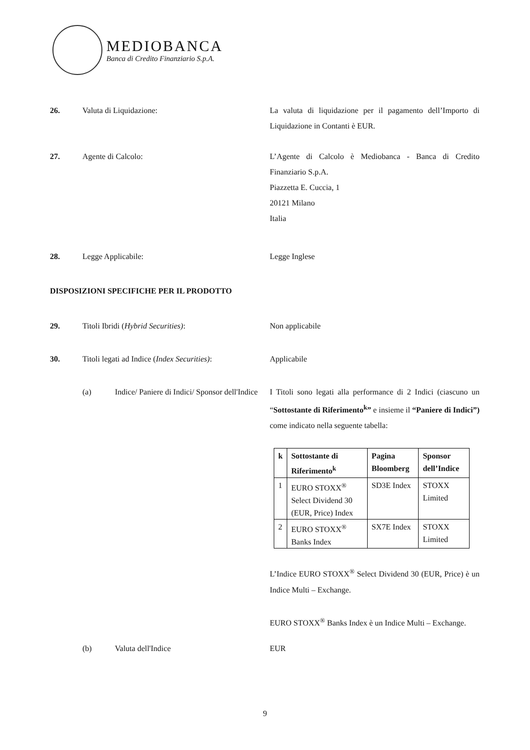MEDIOBANCA
Banca di Credito Finanziario S.p.A.
26. Valuta di Liquidazione: La valuta di liquidazione per il pagamento dell’Importo di Liquidazione in Contanti è EUR.
27. Agente di Calcolo: L’Agente di Calcolo è Mediobanca - Banca di Credito Finanziario S.p.A.
Piazzetta E. Cuccia, 1
20121 Milano
Italia
28. Legge Applicabile: Legge Inglese
DISPOSIZIONI SPECIFICHE PER IL PRODOTTO
29. Titoli Ibridi (Hybrid Securities): Non applicabile
30. Titoli legati ad Indice (Index Securities):
Applicabile
(a) Indice/ Paniere di Indici/ Sponsor dell'Indice
I Titoli sono legati alla performance di 2 Indici (ciascuno un “Sottostante di Riferimento<sup>k</sup>” e insieme il “Paniere di Indici”) come indicato nella seguente tabella:
| k | Sottostante di Riferimento<sup>k</sup> | Pagina Bloomberg | Sponsor dell’Indice |
| --- | --- | --- | --- |
| 1 | EURO STOXX<sup>®</sup> Select Dividend 30 (EUR, Price) Index | SD3E Index | STOXX Limited |
| 2 | EURO STOXX<sup>®</sup> Banks Index | SX7E Index | STOXX Limited |
L’Indice EURO STOXX<sup>®</sup> Select Dividend 30 (EUR, Price) è un Indice Multi – Exchange.
EURO STOXX<sup>®</sup> Banks Index è un Indice Multi – Exchange.
(b) Valuta dell'Indice EUR
9